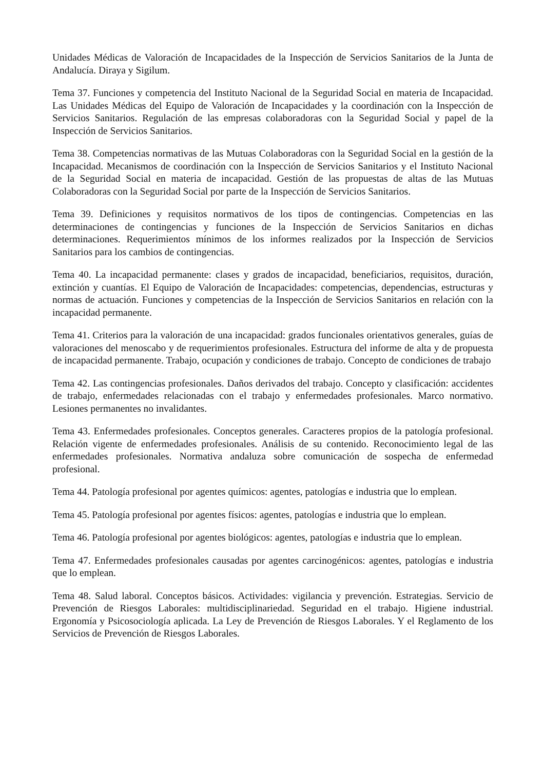Unidades Médicas de Valoración de Incapacidades de la Inspección de Servicios Sanitarios de la Junta de Andalucía. Diraya y Sigilum.
Tema 37. Funciones y competencia del Instituto Nacional de la Seguridad Social en materia de Incapacidad. Las Unidades Médicas del Equipo de Valoración de Incapacidades y la coordinación con la Inspección de Servicios Sanitarios. Regulación de las empresas colaboradoras con la Seguridad Social y papel de la Inspección de Servicios Sanitarios.
Tema 38. Competencias normativas de las Mutuas Colaboradoras con la Seguridad Social en la gestión de la Incapacidad. Mecanismos de coordinación con la Inspección de Servicios Sanitarios y el Instituto Nacional de la Seguridad Social en materia de incapacidad. Gestión de las propuestas de altas de las Mutuas Colaboradoras con la Seguridad Social por parte de la Inspección de Servicios Sanitarios.
Tema 39. Definiciones y requisitos normativos de los tipos de contingencias. Competencias en las determinaciones de contingencias y funciones de la Inspección de Servicios Sanitarios en dichas determinaciones. Requerimientos mínimos de los informes realizados por la Inspección de Servicios Sanitarios para los cambios de contingencias.
Tema 40. La incapacidad permanente: clases y grados de incapacidad, beneficiarios, requisitos, duración, extinción y cuantías. El Equipo de Valoración de Incapacidades: competencias, dependencias, estructuras y normas de actuación. Funciones y competencias de la Inspección de Servicios Sanitarios en relación con la incapacidad permanente.
Tema 41. Criterios para la valoración de una incapacidad: grados funcionales orientativos generales, guías de valoraciones del menoscabo y de requerimientos profesionales. Estructura del informe de alta y de propuesta de incapacidad permanente. Trabajo, ocupación y condiciones de trabajo. Concepto de condiciones de trabajo
Tema 42. Las contingencias profesionales. Daños derivados del trabajo. Concepto y clasificación: accidentes de trabajo, enfermedades relacionadas con el trabajo y enfermedades profesionales. Marco normativo. Lesiones permanentes no invalidantes.
Tema 43. Enfermedades profesionales. Conceptos generales. Caracteres propios de la patología profesional. Relación vigente de enfermedades profesionales. Análisis de su contenido. Reconocimiento legal de las enfermedades profesionales. Normativa andaluza sobre comunicación de sospecha de enfermedad profesional.
Tema 44. Patología profesional por agentes químicos: agentes, patologías e industria que lo emplean.
Tema 45. Patología profesional por agentes físicos: agentes, patologías e industria que lo emplean.
Tema 46. Patología profesional por agentes biológicos: agentes, patologías e industria que lo emplean.
Tema 47. Enfermedades profesionales causadas por agentes carcinogénicos: agentes, patologías e industria que lo emplean.
Tema 48. Salud laboral. Conceptos básicos. Actividades: vigilancia y prevención. Estrategias. Servicio de Prevención de Riesgos Laborales: multidisciplinariedad. Seguridad en el trabajo. Higiene industrial. Ergonomía y Psicosociología aplicada. La Ley de Prevención de Riesgos Laborales. Y el Reglamento de los Servicios de Prevención de Riesgos Laborales.